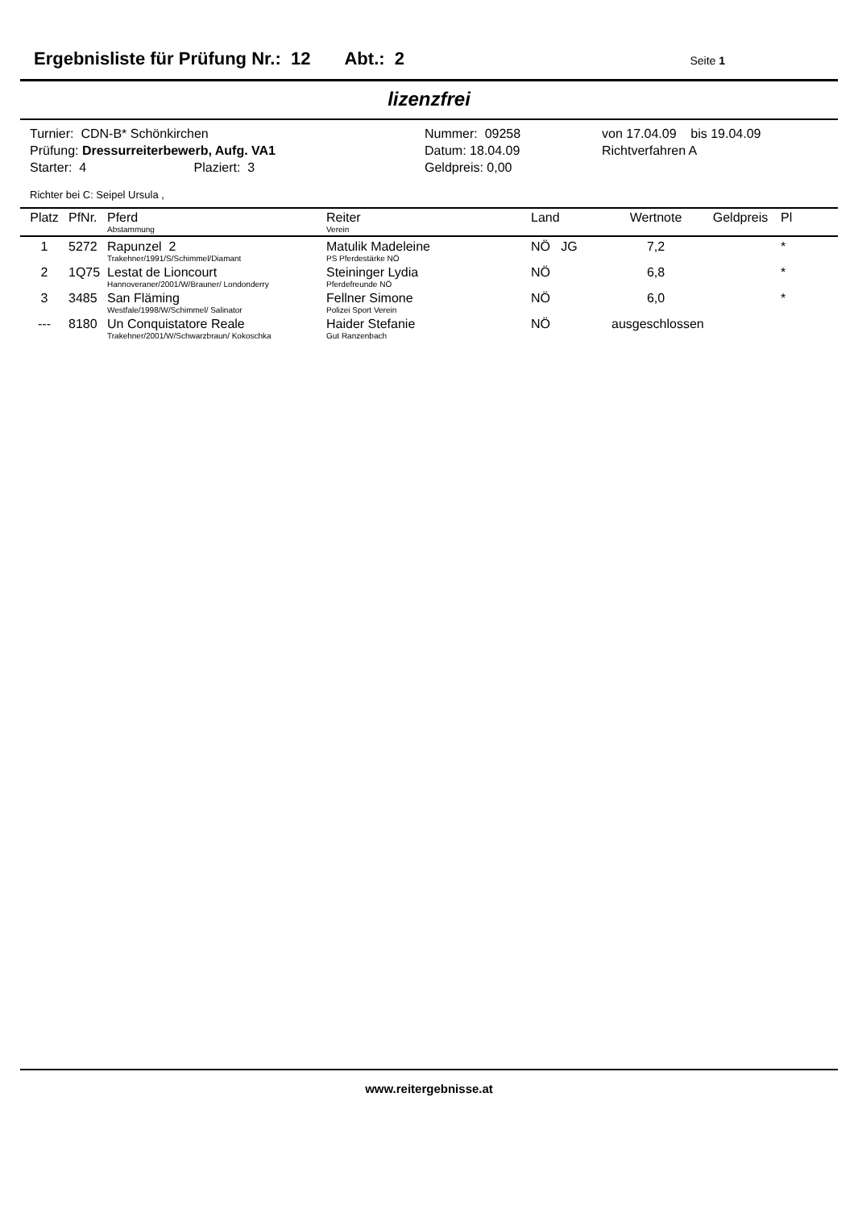Ergebnisliste für Prüfung Nr.: 12 Abt.: 2 Seite 1
lizenzfrei
Turnier: CDN-B* Schönkirchen
Prüfung: Dressurreiterbewerb, Aufg. VA1
Starter: 4 Plaziert: 3
Nummer: 09258
Datum: 18.04.09
Geldpreis: 0,00
von 17.04.09 bis 19.04.09
Richtverfahren A
Richter bei C: Seipel Ursula ,
| Platz | PfNr. | Pferd Abstammung | Reiter Verein | Land | Wertnote | Geldpreis | Pl |
| --- | --- | --- | --- | --- | --- | --- | --- |
| 1 | 5272 | Rapunzel 2 Trakehner/1991/S/Schimmel/Diamant | Matulik Madeleine PS Pferdestärke NÖ | NÖ JG | 7,2 | | * |
| 2 | 1Q75 | Lestat de Lioncourt Hannoveraner/2001/W/Brauner/ Londonderry | Steininger Lydia Pferdefreunde NÖ | NÖ | 6,8 | | * |
| 3 | 3485 | San Fläming Westfale/1998/W/Schimmel/ Salinator | Fellner Simone Polizei Sport Verein | NÖ | 6,0 | | * |
| --- | 8180 | Un Conquistatore Reale Trakehner/2001/W/Schwarzbraun/ Kokoschka | Haider Stefanie Gut Ranzenbach | NÖ | ausgeschlossen | | |
www.reitergebnisse.at